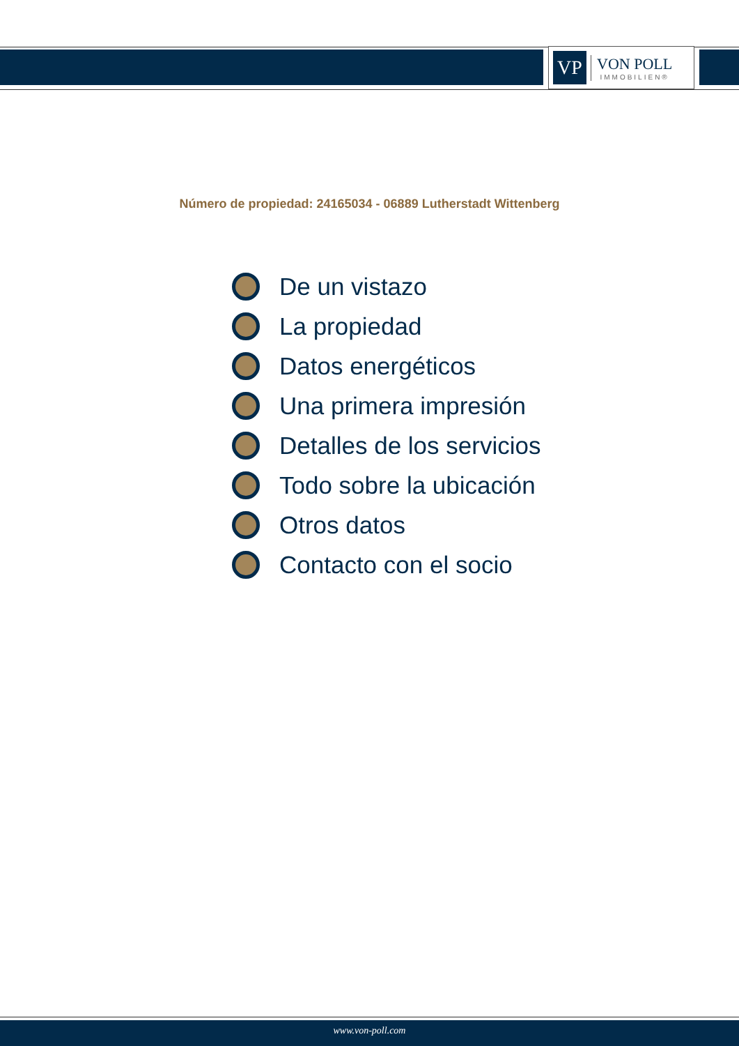VP
VON POLL
IMMOBILIEN®
Número de propiedad: 24165034 - 06889 Lutherstadt Wittenberg
De un vistazo
La propiedad
Datos energéticos
Una primera impresión
Detalles de los servicios
Todo sobre la ubicación
Otros datos
Contacto con el socio
www.von-poll.com